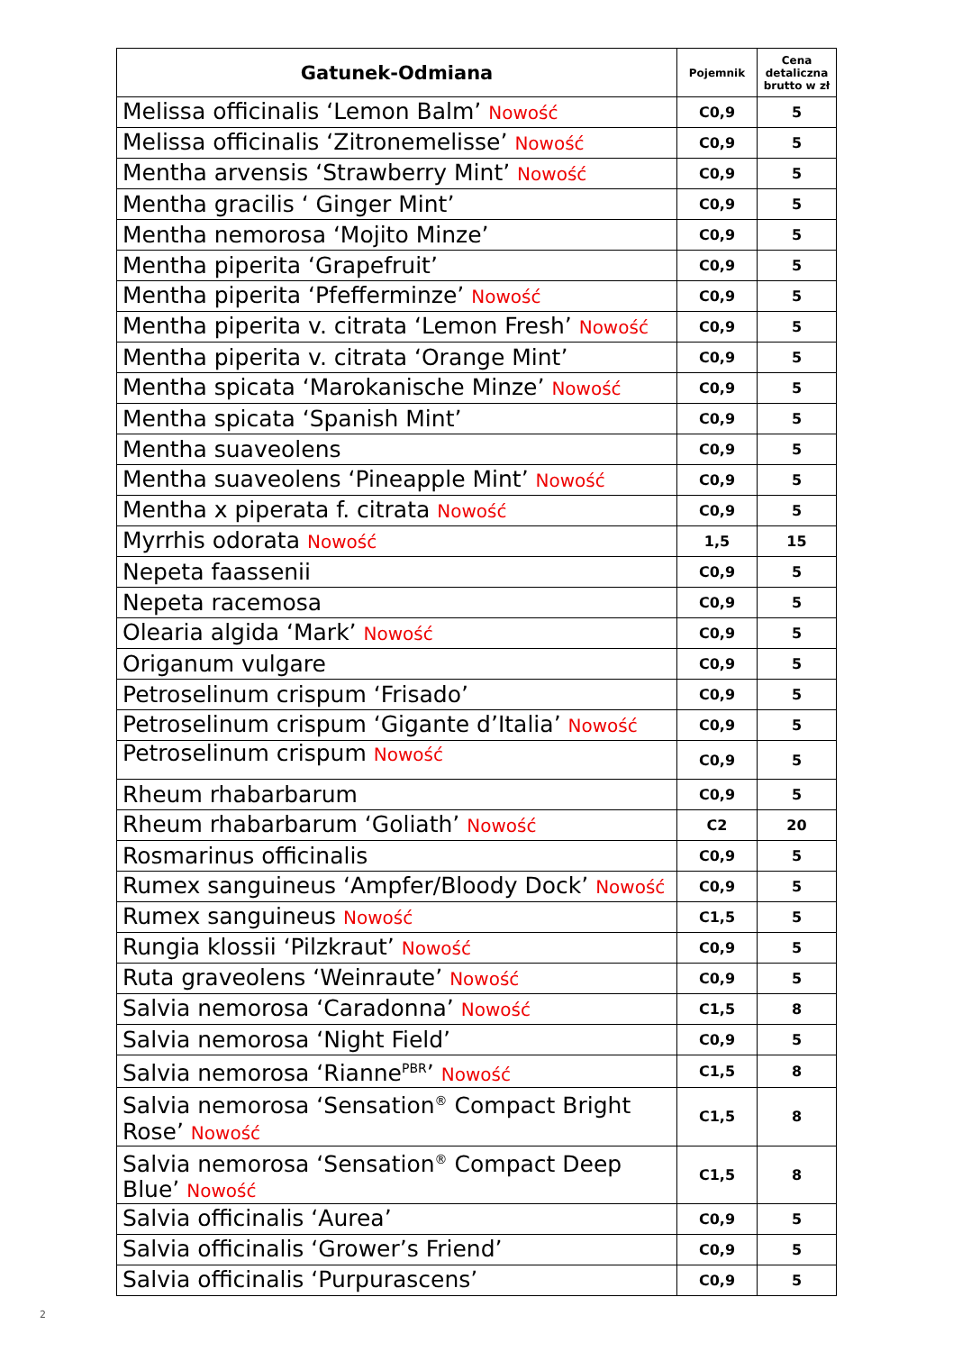| Gatunek-Odmiana | Pojemnik | Cena detaliczna brutto w zł |
| --- | --- | --- |
| Melissa officinalis ‘Lemon Balm’ Nowość | C0,9 | 5 |
| Melissa officinalis ‘Zitronemelisse’ Nowość | C0,9 | 5 |
| Mentha arvensis ‘Strawberry Mint’ Nowość | C0,9 | 5 |
| Mentha gracilis ‘ Ginger Mint’ | C0,9 | 5 |
| Mentha nemorosa ‘Mojito Minze’ | C0,9 | 5 |
| Mentha piperita ‘Grapefruit’ | C0,9 | 5 |
| Mentha piperita ‘Pfefferminze’ Nowość | C0,9 | 5 |
| Mentha piperita v. citrata ‘Lemon Fresh’ Nowość | C0,9 | 5 |
| Mentha piperita v. citrata ‘Orange Mint’ | C0,9 | 5 |
| Mentha spicata ‘Marokanische Minze’ Nowość | C0,9 | 5 |
| Mentha spicata ‘Spanish Mint’ | C0,9 | 5 |
| Mentha suaveolens | C0,9 | 5 |
| Mentha suaveolens ‘Pineapple Mint’ Nowość | C0,9 | 5 |
| Mentha x piperata f. citrata Nowość | C0,9 | 5 |
| Myrrhis odorata Nowość | 1,5 | 15 |
| Nepeta faassenii | C0,9 | 5 |
| Nepeta racemosa | C0,9 | 5 |
| Olearia algida ‘Mark’ Nowość | C0,9 | 5 |
| Origanum vulgare | C0,9 | 5 |
| Petroselinum crispum ‘Frisado’ | C0,9 | 5 |
| Petroselinum crispum ‘Gigante d’Italia’ Nowość | C0,9 | 5 |
| Petroselinum crispum Nowość | C0,9 | 5 |
| Rheum rhabarbarum | C0,9 | 5 |
| Rheum rhabarbarum ‘Goliath’ Nowość | C2 | 20 |
| Rosmarinus officinalis | C0,9 | 5 |
| Rumex sanguineus ‘Ampfer/Bloody Dock’ Nowość | C0,9 | 5 |
| Rumex sanguineus Nowość | C1,5 | 5 |
| Rungia klossii ‘Pilzkraut’ Nowość | C0,9 | 5 |
| Ruta graveolens ‘Weinraute’ Nowość | C0,9 | 5 |
| Salvia nemorosa ‘Caradonna’ Nowość | C1,5 | 8 |
| Salvia nemorosa ‘Night Field’ | C0,9 | 5 |
| Salvia nemorosa ‘Rianne<sup>PBR</sup>’ Nowość | C1,5 | 8 |
| Salvia nemorosa ‘Sensation<sup>®</sup> Compact Bright Rose’ Nowość | C1,5 | 8 |
| Salvia nemorosa ‘Sensation<sup>®</sup> Compact Deep Blue’ Nowość | C1,5 | 8 |
| Salvia officinalis ‘Aurea’ | C0,9 | 5 |
| Salvia officinalis ‘Grower’s Friend’ | C0,9 | 5 |
| Salvia officinalis ‘Purpurascens’ | C0,9 | 5 |
2